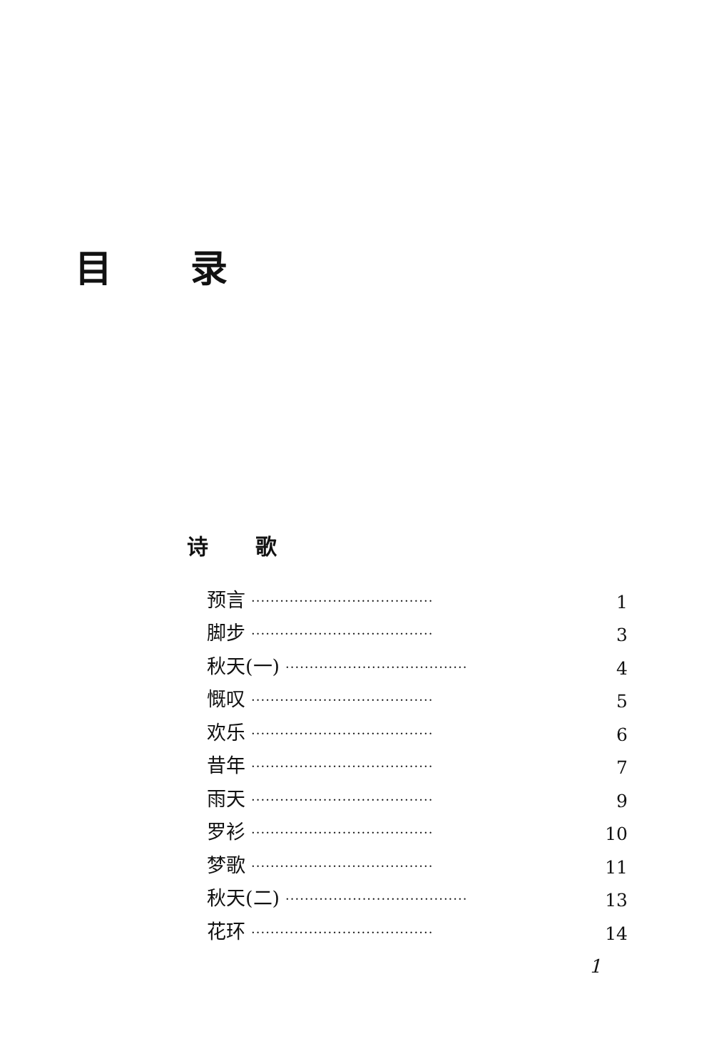目录
诗歌
预言 ······································ 1
脚步 ······································ 3
秋天(一) ······································ 4
慨叹 ······································ 5
欢乐 ······································ 6
昔年 ······································ 7
雨天 ······································ 9
罗衫 ······································ 10
梦歌 ······································ 11
秋天(二) ······································ 13
花环 ······································ 14
1